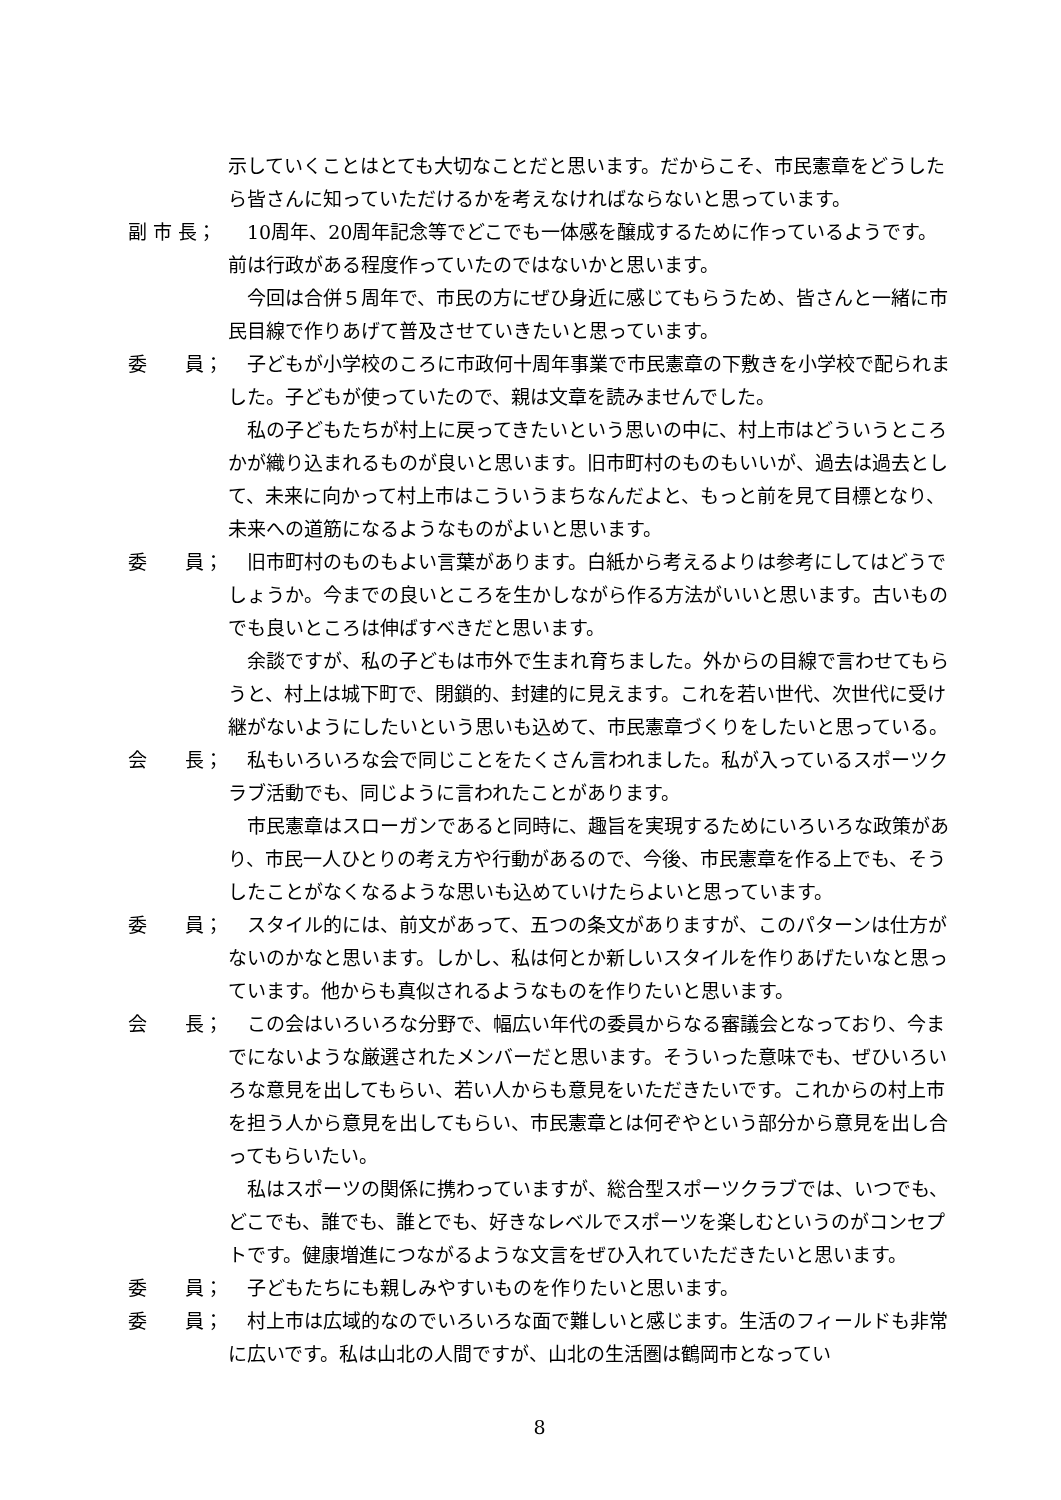示していくことはとても大切なことだと思います。だからこそ、市民憲章をどうしたら皆さんに知っていただけるかを考えなければならないと思っています。
副 市 長； 10周年、20周年記念等でどこでも一体感を醸成するために作っているようです。前は行政がある程度作っていたのではないかと思います。
今回は合併５周年で、市民の方にぜひ身近に感じてもらうため、皆さんと一緒に市民目線で作りあげて普及させていきたいと思っています。
委　　員； 子どもが小学校のころに市政何十周年事業で市民憲章の下敷きを小学校で配られました。子どもが使っていたので、親は文章を読みませんでした。
私の子どもたちが村上に戻ってきたいという思いの中に、村上市はどういうところかが織り込まれるものが良いと思います。旧市町村のものもいいが、過去は過去として、未来に向かって村上市はこういうまちなんだよと、もっと前を見て目標となり、未来への道筋になるようなものがよいと思います。
委　　員； 旧市町村のものもよい言葉があります。白紙から考えるよりは参考にしてはどうでしょうか。今までの良いところを生かしながら作る方法がいいと思います。古いものでも良いところは伸ばすべきだと思います。
余談ですが、私の子どもは市外で生まれ育ちました。外からの目線で言わせてもらうと、村上は城下町で、閉鎖的、封建的に見えます。これを若い世代、次世代に受け継がないようにしたいという思いも込めて、市民憲章づくりをしたいと思っている。
会　　長； 私もいろいろな会で同じことをたくさん言われました。私が入っているスポーツクラブ活動でも、同じように言われたことがあります。
市民憲章はスローガンであると同時に、趣旨を実現するためにいろいろな政策があり、市民一人ひとりの考え方や行動があるので、今後、市民憲章を作る上でも、そうしたことがなくなるような思いも込めていけたらよいと思っています。
委　　員； スタイル的には、前文があって、五つの条文がありますが、このパターンは仕方がないのかなと思います。しかし、私は何とか新しいスタイルを作りあげたいなと思っています。他からも真似されるようなものを作りたいと思います。
会　　長； この会はいろいろな分野で、幅広い年代の委員からなる審議会となっており、今までにないような厳選されたメンバーだと思います。そういった意味でも、ぜひいろいろな意見を出してもらい、若い人からも意見をいただきたいです。これからの村上市を担う人から意見を出してもらい、市民憲章とは何ぞやという部分から意見を出し合ってもらいたい。
私はスポーツの関係に携わっていますが、総合型スポーツクラブでは、いつでも、どこでも、誰でも、誰とでも、好きなレベルでスポーツを楽しむというのがコンセプトです。健康増進につながるような文言をぜひ入れていただきたいと思います。
委　　員； 子どもたちにも親しみやすいものを作りたいと思います。
委　　員； 村上市は広域的なのでいろいろな面で難しいと感じます。生活のフィールドも非常に広いです。私は山北の人間ですが、山北の生活圏は鶴岡市となってい
8